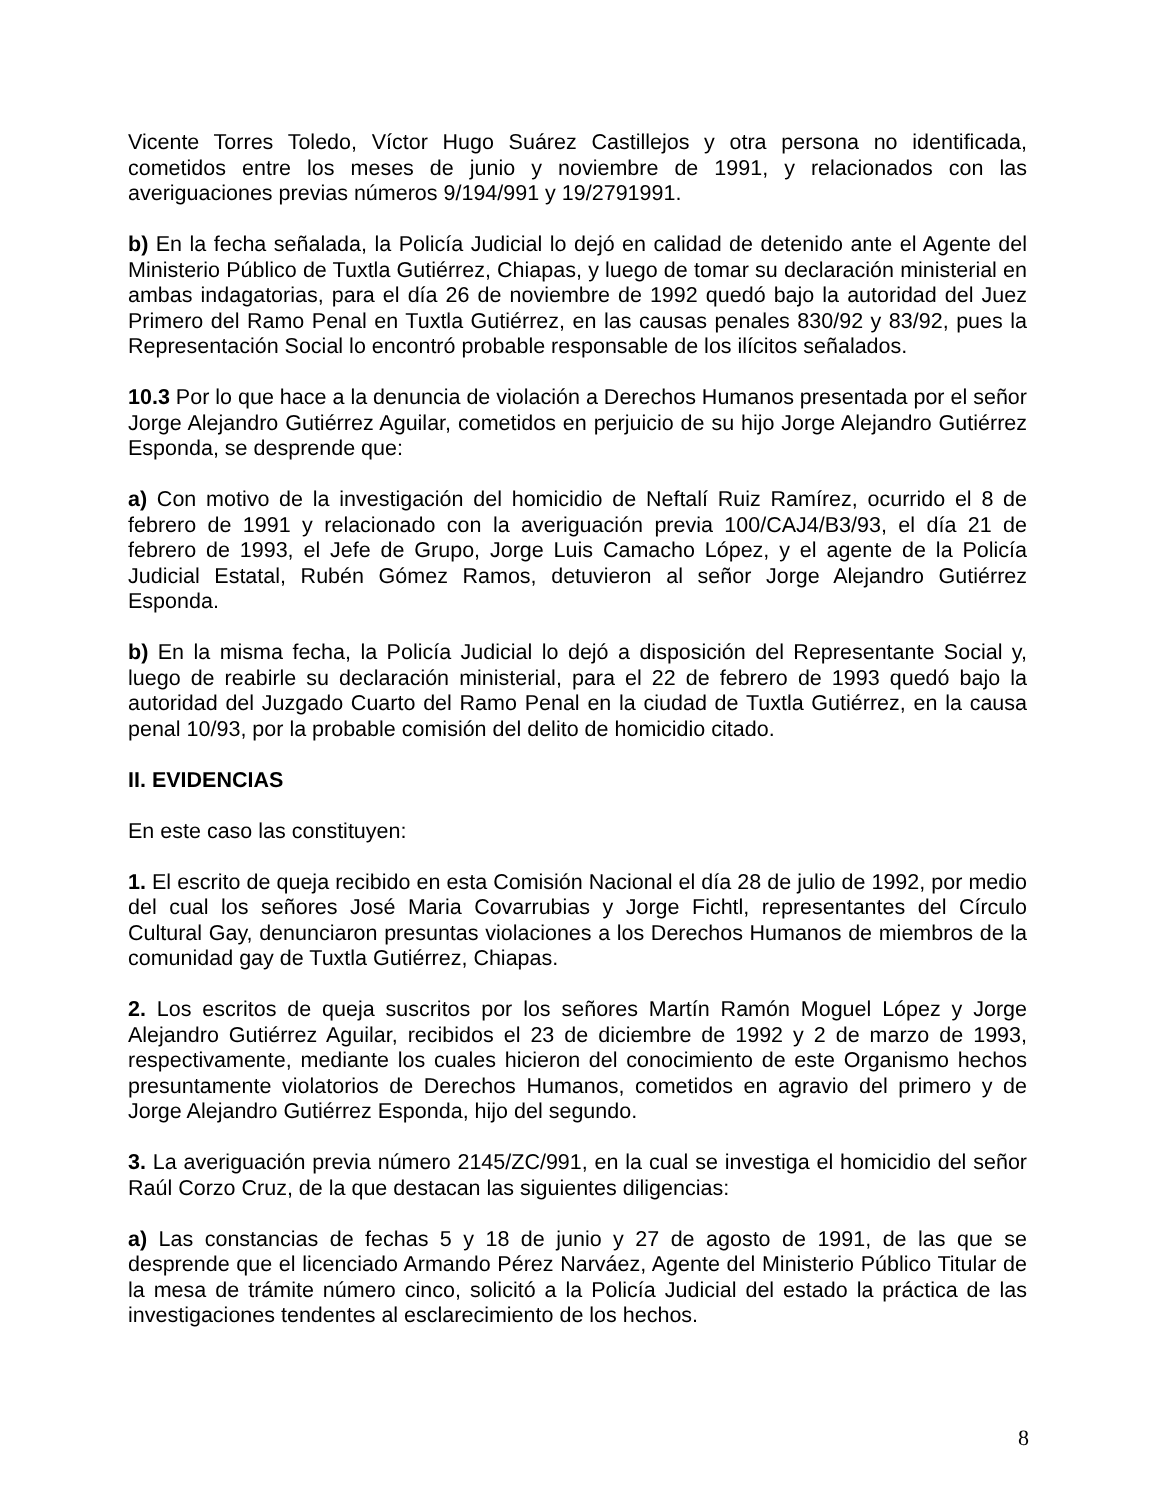Vicente Torres Toledo, Víctor Hugo Suárez Castillejos y otra persona no identificada, cometidos entre los meses de junio y noviembre de 1991, y relacionados con las averiguaciones previas números 9/194/991 y 19/2791991.
b) En la fecha señalada, la Policía Judicial lo dejó en calidad de detenido ante el Agente del Ministerio Público de Tuxtla Gutiérrez, Chiapas, y luego de tomar su declaración ministerial en ambas indagatorias, para el día 26 de noviembre de 1992 quedó bajo la autoridad del Juez Primero del Ramo Penal en Tuxtla Gutiérrez, en las causas penales 830/92 y 83/92, pues la Representación Social lo encontró probable responsable de los ilícitos señalados.
10.3 Por lo que hace a la denuncia de violación a Derechos Humanos presentada por el señor Jorge Alejandro Gutiérrez Aguilar, cometidos en perjuicio de su hijo Jorge Alejandro Gutiérrez Esponda, se desprende que:
a) Con motivo de la investigación del homicidio de Neftalí Ruiz Ramírez, ocurrido el 8 de febrero de 1991 y relacionado con la averiguación previa 100/CAJ4/B3/93, el día 21 de febrero de 1993, el Jefe de Grupo, Jorge Luis Camacho López, y el agente de la Policía Judicial Estatal, Rubén Gómez Ramos, detuvieron al señor Jorge Alejandro Gutiérrez Esponda.
b) En la misma fecha, la Policía Judicial lo dejó a disposición del Representante Social y, luego de reabirle su declaración ministerial, para el 22 de febrero de 1993 quedó bajo la autoridad del Juzgado Cuarto del Ramo Penal en la ciudad de Tuxtla Gutiérrez, en la causa penal 10/93, por la probable comisión del delito de homicidio citado.
II. EVIDENCIAS
En este caso las constituyen:
1. El escrito de queja recibido en esta Comisión Nacional el día 28 de julio de 1992, por medio del cual los señores José Maria Covarrubias y Jorge Fichtl, representantes del Círculo Cultural Gay, denunciaron presuntas violaciones a los Derechos Humanos de miembros de la comunidad gay de Tuxtla Gutiérrez, Chiapas.
2. Los escritos de queja suscritos por los señores Martín Ramón Moguel López y Jorge Alejandro Gutiérrez Aguilar, recibidos el 23 de diciembre de 1992 y 2 de marzo de 1993, respectivamente, mediante los cuales hicieron del conocimiento de este Organismo hechos presuntamente violatorios de Derechos Humanos, cometidos en agravio del primero y de Jorge Alejandro Gutiérrez Esponda, hijo del segundo.
3. La averiguación previa número 2145/ZC/991, en la cual se investiga el homicidio del señor Raúl Corzo Cruz, de la que destacan las siguientes diligencias:
a) Las constancias de fechas 5 y 18 de junio y 27 de agosto de 1991, de las que se desprende que el licenciado Armando Pérez Narváez, Agente del Ministerio Público Titular de la mesa de trámite número cinco, solicitó a la Policía Judicial del estado la práctica de las investigaciones tendentes al esclarecimiento de los hechos.
8